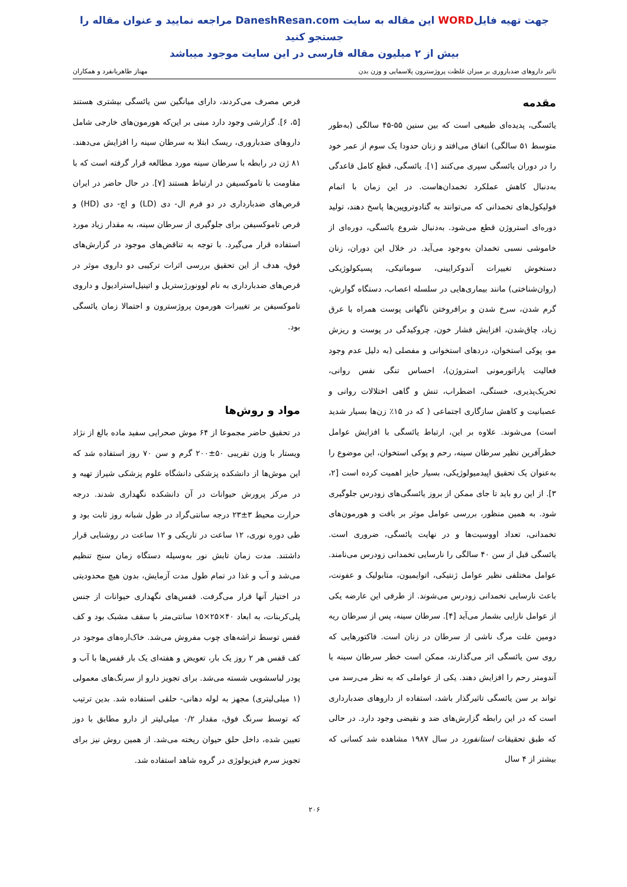جهت تهیه فایلWORD این مقاله به سایت DaneshResan.com مراجعه نمایید و عنوان مقاله را جستجو کنید
بیش از ۲ میلیون مقاله فارسی در این سایت موجود میباشد
تاثیر داروهای ضدباروری بر میزان غلظت پروژسترون پلاسمایی و وزن بدن مهناز طاهریانفرد و همکاران
مقدمه
یائسگی، پدیده‌ای طبیعی است که بین سنین ۵۵-۴۵ سالگی (به‌طور متوسط ۵۱ سالگی) اتفاق می‌افتد و زنان حدودا یک سوم از عمر خود را در دوران یائسگی سپری می‌کنند [۱]. یائسگی، قطع کامل قاعدگی به‌دنبال کاهش عملکرد تخمدان‌هاست. در این زمان با اتمام فولیکول‌های تخمدانی که می‌توانند به گنادوتروپین‌ها پاسخ دهند، تولید دوره‌ای استروژن قطع می‌شود. به‌دنبال شروع یائسگی، دوره‌ای از خاموشی نسبی تخمدان به‌وجود می‌آید. در خلال این دوران، زنان دستخوش تغییرات آندوکرایینی، سوماتیکی، پسیکولوژیکی (روان‌شناختی) مانند بیماری‌هایی در سلسله اعصاب، دستگاه گوارش، گرم شدن، سرخ شدن و برافروختن ناگهانی پوست همراه با عرق زیاد، چاق‌شدن، افزایش فشار خون، چروکیدگی در پوست و ریزش مو، پوکی استخوان، دردهای استخوانی و مفصلی (به دلیل عدم وجود فعالیت پاراتورمونی استروژن)، احساس تنگی نفس روانی، تحریک‌پذیری، خستگی، اضطراب، تنش و گاهی اختلالات روانی و عصبانیت و کاهش سازگاری اجتماعی ( که در ۱۵٪ زن‌ها بسیار شدید است) می‌شوند. علاوه بر این، ارتباط یائسگی با افزایش عوامل خطرآفرین نظیر سرطان سینه، رحم و پوکی استخوان، این موضوع را به‌عنوان یک تحقیق اپیدمیولوژیکی، بسیار حایز اهمیت کرده است [۲، ۳]. از این رو باید تا جای ممکن از بروز یائسگی‌های زودرس جلوگیری شود. به همین منظور، بررسی عوامل موثر بر بافت و هورمون‌های تخمدانی، تعداد اووسیت‌ها و در نهایت یائسگی، ضروری است. یائسگی قبل از سن ۴۰ سالگی را نارسایی تخمدانی زودرس می‌نامند. عوامل مختلفی نظیر عوامل ژنتیکی، اتوایمیون، متابولیک و عفونت، باعث نارسایی تخمدانی زودرس می‌شوند. از طرفی این عارضه یکی از عوامل نازایی بشمار می‌آید [۴]. سرطان سینه، پس از سرطان ریه دومین علت مرگ ناشی از سرطان در زنان است. فاکتورهایی که روی سن یائسگی اثر می‌گذارند، ممکن است خطر سرطان سینه یا آندومتر رحم را افزایش دهند. یکی از عواملی که به نظر می‌رسد می تواند بر سن یائسگی تاثیرگذار باشد، استفاده از داروهای ضدبارداری است که در این رابطه گزارش‌های ضد و نقیضی وجود دارد. در حالی که طبق تحقیقات استانفورد در سال ۱۹۸۷ مشاهده شد کسانی که بیشتر از ۴ سال
قرص مصرف می‌کردند، دارای میانگین سن یائسگی بیشتری هستند [۵، ۶]. گزارشی وجود دارد مبنی بر این‌که هورمون‌های خارجی شامل داروهای ضدباروری، ریسک ابتلا به سرطان سینه را افزایش می‌دهند. ۸۱ ژن در رابطه با سرطان سینه مورد مطالعه قرار گرفته است که با مقاومت با تاموکسیفن در ارتباط هستند [۷]. در حال حاضر در ایران قرص‌های ضدبارداری در دو فرم ال- دی (LD) و اچ- دی (HD) و قرص تاموکسیفن برای جلوگیری از سرطان سینه، به مقدار زیاد مورد استفاده قرار می‌گیرد. با توجه به تناقض‌های موجود در گزارش‌های فوق، هدف از این تحقیق بررسی اثرات ترکیبی دو داروی موثر در قرص‌های ضدبارداری به نام لوونورژستریل و اتینیل‌استرادیول و داروی تاموکسیفن بر تغییرات هورمون پروژسترون و احتمالا زمان یائسگی بود.
مواد و روش‌ها
در تحقیق حاضر مجموعا از ۶۴ موش صحرایی سفید ماده بالغ از نژاد ویستار با وزن تقریبی ۵۰±۲۰۰ گرم و سن ۷۰ روز استفاده شد که این موش‌ها از دانشکده پزشکی دانشگاه علوم پزشکی شیراز تهیه و در مرکز پرورش حیوانات در آن دانشکده نگهداری شدند. درجه حرارت محیط ۳±۲۳ درجه سانتی‌گراد در طول شبانه روز ثابت بود و طی دوره نوری، ۱۲ ساعت در تاریکی و ۱۲ ساعت در روشنایی قرار داشتند. مدت زمان تابش نور به‌وسیله دستگاه زمان سنج تنظیم می‌شد و آب و غذا در تمام طول مدت آزمایش، بدون هیچ محدودیتی در اختیار آنها قرار می‌گرفت. قفس‌های نگهداری حیوانات از جنس پلی‌کربنات، به ابعاد ۴۰×۲۵×۱۵ سانتی‌متر با سقف مشبک بود و کف قفس توسط تراشه‌های چوب مفروش می‌شد. خاک‌اره‌های موجود در کف قفس هر ۲ روز یک بار، تعویض و هفته‌ای یک بار قفس‌ها با آب و پودر لباسشویی شسته می‌شد. برای تجویز دارو از سرنگ‌های معمولی (۱ میلی‌لیتری) مجهز به لوله دهانی- حلقی استفاده شد. بدین ترتیب که توسط سرنگ فوق، مقدار ۰/۲ میلی‌لیتر از دارو مطابق با دوز تعیین شده، داخل حلق حیوان ریخته می‌شد. از همین روش نیز برای تجویز سرم فیزیولوژی در گروه شاهد استفاده شد.
۲۰۶